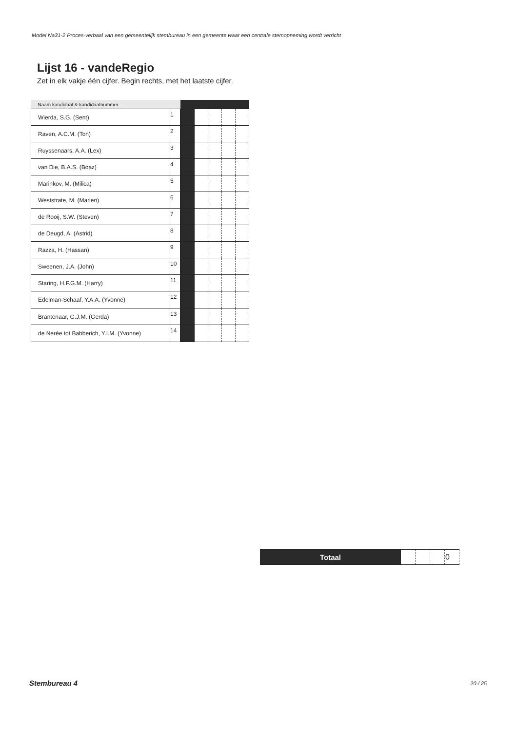Model Na31-2 Proces-verbaal van een gemeentelijk stembureau in een gemeente waar een centrale stemopneming wordt verricht
Lijst 16 - vandeRegio
Zet in elk vakje één cijfer. Begin rechts, met het laatste cijfer.
| Naam kandidaat & kandidaatnummer | | | | | | |
| --- | --- | --- | --- | --- | --- | --- |
| Wierda, S.G. (Sent) | 1 | | | | | |
| Raven, A.C.M. (Ton) | 2 | | | | | |
| Ruyssenaars, A.A. (Lex) | 3 | | | | | |
| van Die, B.A.S. (Boaz) | 4 | | | | | |
| Marinkov, M. (Milica) | 5 | | | | | |
| Weststrate, M. (Marien) | 6 | | | | | |
| de Rooij, S.W. (Steven) | 7 | | | | | |
| de Deugd, A. (Astrid) | 8 | | | | | |
| Razza, H. (Hassan) | 9 | | | | | |
| Sweenen, J.A. (John) | 10 | | | | | |
| Staring, H.F.G.M. (Harry) | 11 | | | | | |
| Edelman-Schaaf, Y.A.A. (Yvonne) | 12 | | | | | |
| Brantenaar, G.J.M. (Gerda) | 13 | | | | | |
| de Nerée tot Babberich, Y.I.M. (Yvonne) | 14 | | | | | |
| Totaal | | | | 0 |
Stembureau 4 20 / 25